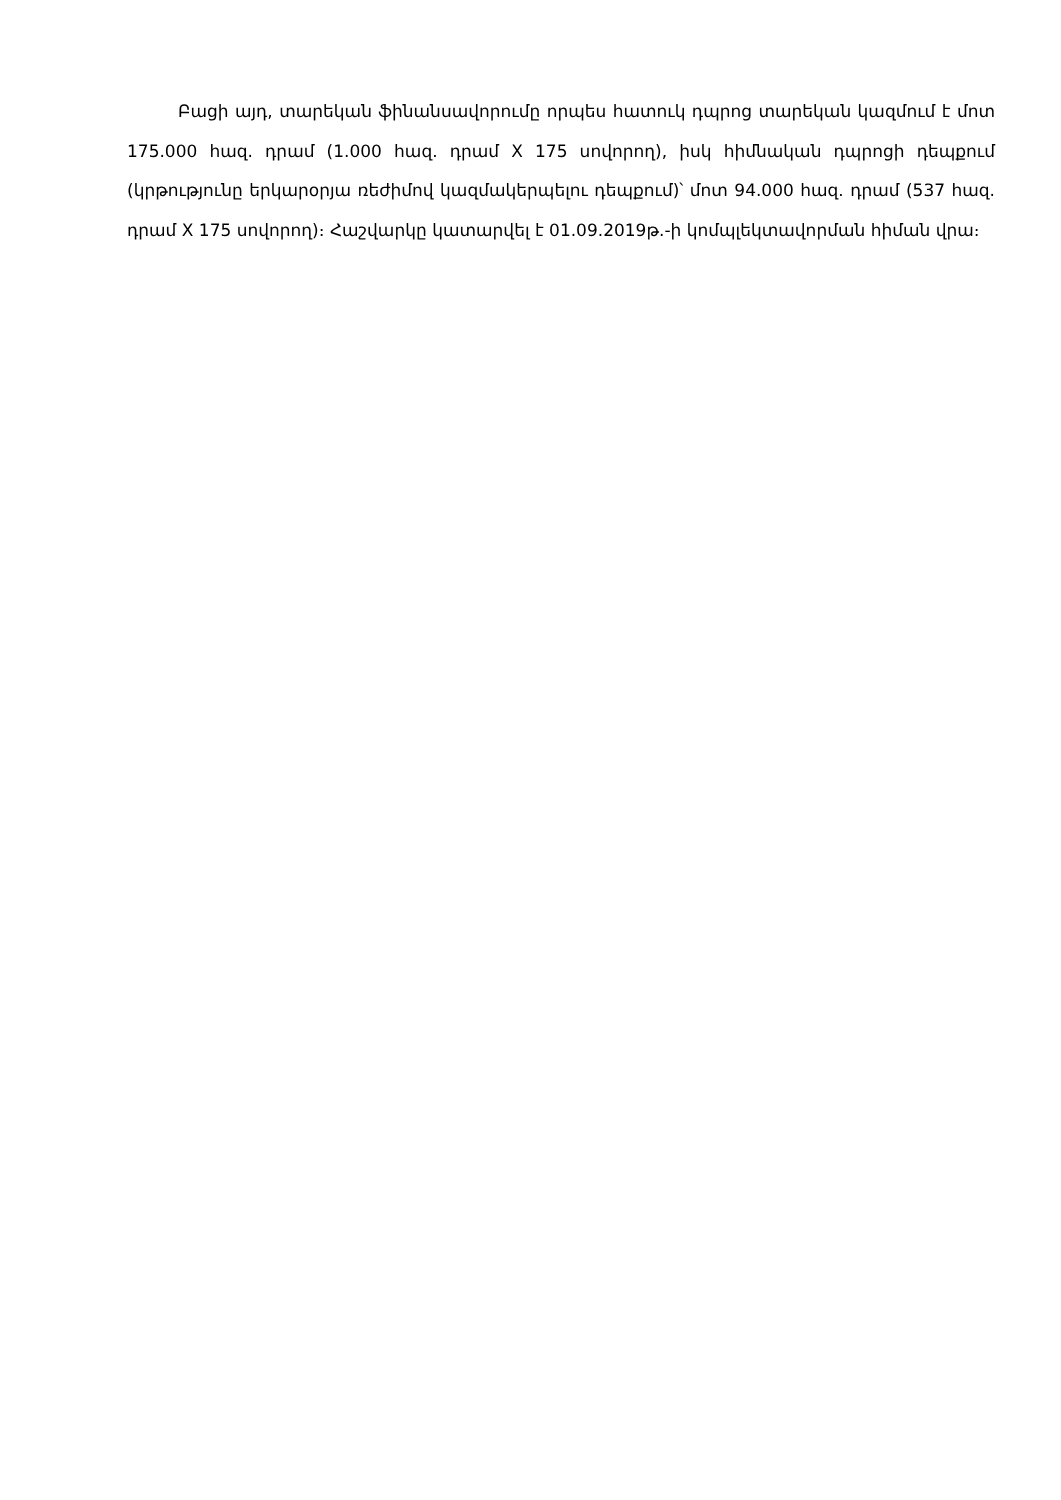Բացի այդ, տարեկան ֆինանսավորումը որպես հատուկ դպրոց տարեկան կազմում է մոտ 175.000 հազ. դրամ (1.000 հազ. դրամ X 175 սովորող), իսկ հիմնական դպրոցի դեպքում (կրթությունը երկարօրյա ռեժիմով կազմակերպելու դեպքում)՝ մոտ 94.000 հազ. դրամ (537 հազ. դրամ X 175 սովորող)։ Հաշվարկը կատարվել է 01.09.2019թ.-ի կոմպլեկտավորման հիման վրա։